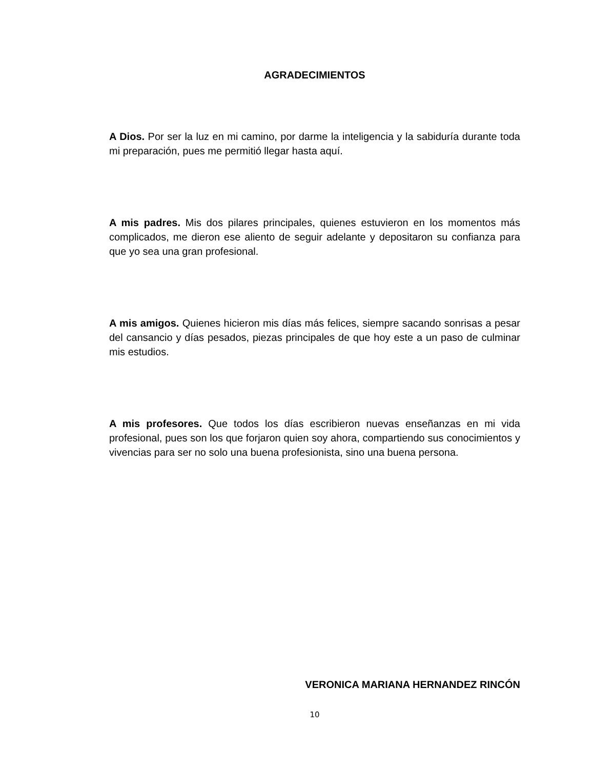AGRADECIMIENTOS
A Dios. Por ser la luz en mi camino, por darme la inteligencia y la sabiduría durante toda mi preparación, pues me permitió llegar hasta aquí.
A mis padres. Mis dos pilares principales, quienes estuvieron en los momentos más complicados, me dieron ese aliento de seguir adelante y depositaron su confianza para que yo sea una gran profesional.
A mis amigos. Quienes hicieron mis días más felices, siempre sacando sonrisas a pesar del cansancio y días pesados, piezas principales de que hoy este a un paso de culminar mis estudios.
A mis profesores. Que todos los días escribieron nuevas enseñanzas en mi vida profesional, pues son los que forjaron quien soy ahora, compartiendo sus conocimientos y vivencias para ser no solo una buena profesionista, sino una buena persona.
VERONICA MARIANA HERNANDEZ RINCÓN
10